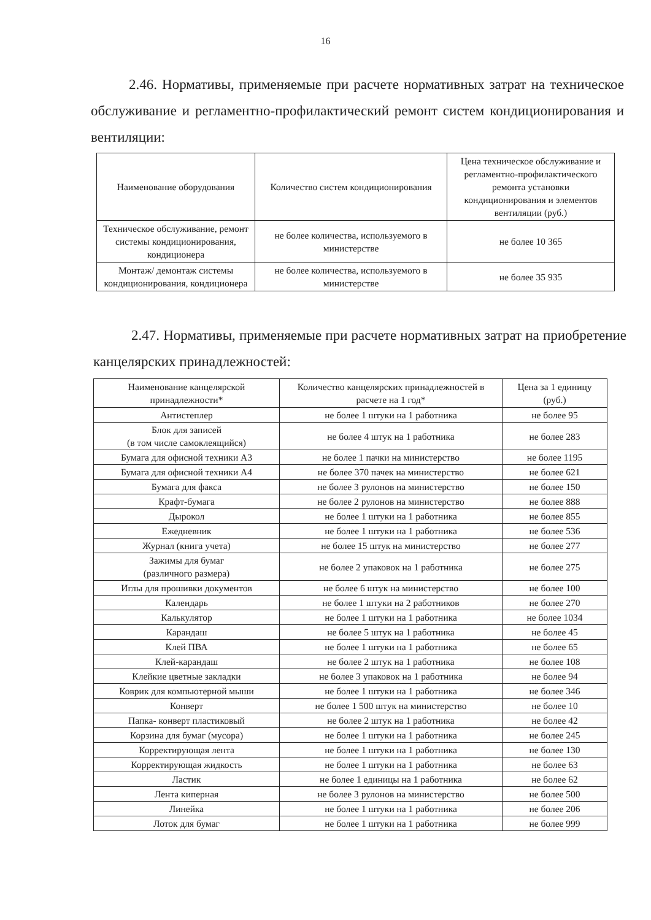16
2.46. Нормативы, применяемые при расчете нормативных затрат на техническое обслуживание и регламентно-профилактический ремонт систем кондиционирования и вентиляции:
| Наименование оборудования | Количество систем кондиционирования | Цена техническое обслуживание и регламентно-профилактического ремонта установки кондиционирования и элементов вентиляции (руб.) |
| --- | --- | --- |
| Техническое обслуживание, ремонт системы кондиционирования, кондиционера | не более количества, используемого в министерстве | не более 10 365 |
| Монтаж/ демонтаж системы кондиционирования, кондиционера | не более количества, используемого в министерстве | не более 35 935 |
2.47. Нормативы, применяемые при расчете нормативных затрат на приобретение канцелярских принадлежностей:
| Наименование канцелярской принадлежности* | Количество канцелярских принадлежностей в расчете на 1 год* | Цена за 1 единицу (руб.) |
| --- | --- | --- |
| Антистеплер | не более 1 штуки на 1 работника | не более 95 |
| Блок для записей (в том числе самоклеящийся) | не более 4 штук на 1 работника | не более 283 |
| Бумага для офисной техники А3 | не более 1 пачки на министерство | не более 1195 |
| Бумага для офисной техники А4 | не более 370 пачек на министерство | не более 621 |
| Бумага для факса | не более 3 рулонов на министерство | не более 150 |
| Крафт-бумага | не более 2 рулонов на министерство | не более 888 |
| Дырокол | не более 1 штуки на 1 работника | не более 855 |
| Ежедневник | не более 1 штуки на 1 работника | не более 536 |
| Журнал (книга учета) | не более 15 штук на министерство | не более 277 |
| Зажимы для бумаг (различного размера) | не более 2 упаковок на 1 работника | не более 275 |
| Иглы для прошивки документов | не более 6 штук на министерство | не более 100 |
| Календарь | не более 1 штуки на 2 работников | не более 270 |
| Калькулятор | не более 1 штуки на 1 работника | не более 1034 |
| Карандаш | не более 5 штук на 1 работника | не более 45 |
| Клей ПВА | не более 1 штуки на 1 работника | не более 65 |
| Клей-карандаш | не более 2 штук на 1 работника | не более 108 |
| Клейкие цветные закладки | не более 3 упаковок на 1 работника | не более 94 |
| Коврик для компьютерной мыши | не более 1 штуки на 1 работника | не более 346 |
| Конверт | не более 1 500 штук на министерство | не более 10 |
| Папка- конверт пластиковый | не более 2 штук на 1 работника | не более 42 |
| Корзина для бумаг (мусора) | не более 1 штуки на 1 работника | не более 245 |
| Корректирующая лента | не более 1 штуки на 1 работника | не более 130 |
| Корректирующая жидкость | не более 1 штуки на 1 работника | не более 63 |
| Ластик | не более 1 единицы на 1 работника | не более 62 |
| Лента киперная | не более 3 рулонов на министерство | не более 500 |
| Линейка | не более 1 штуки на 1 работника | не более 206 |
| Лоток для бумаг | не более 1 штуки на 1 работника | не более 999 |